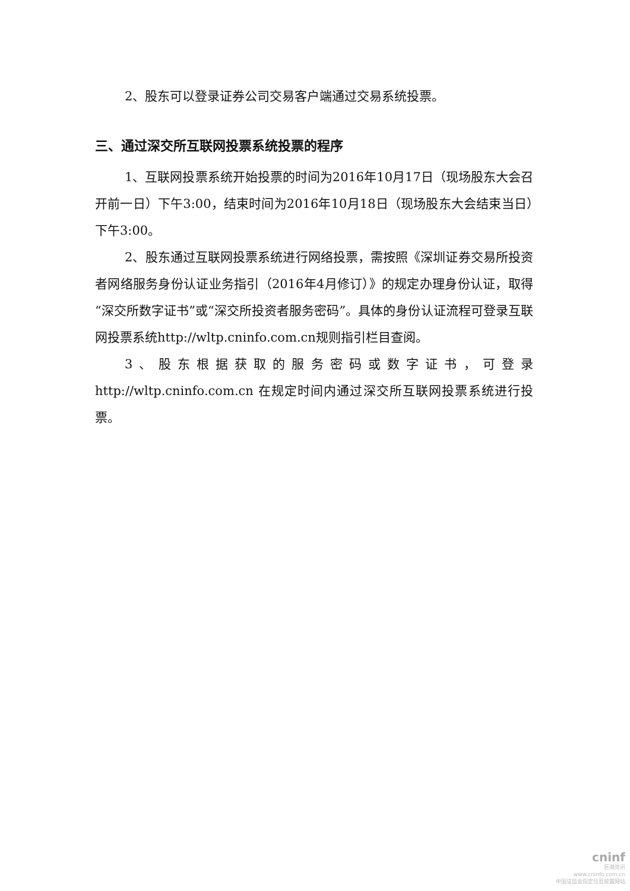2、股东可以登录证券公司交易客户端通过交易系统投票。
三、通过深交所互联网投票系统投票的程序
1、互联网投票系统开始投票的时间为2016年10月17日（现场股东大会召开前一日）下午3:00，结束时间为2016年10月18日（现场股东大会结束当日）下午3:00。
2、股东通过互联网投票系统进行网络投票，需按照《深圳证券交易所投资者网络服务身份认证业务指引（2016年4月修订）》的规定办理身份认证，取得“深交所数字证书”或“深交所投资者服务密码”。具体的身份认证流程可登录互联网投票系统http://wltp.cninfo.com.cn规则指引栏目查阅。
3、股东根据获取的服务密码或数字证书，可登录http://wltp.cninfo.com.cn 在规定时间内通过深交所互联网投票系统进行投票。
cninf
巨潮资讯
www.cninfo.com.cn
中国证监会指定信息披露网站